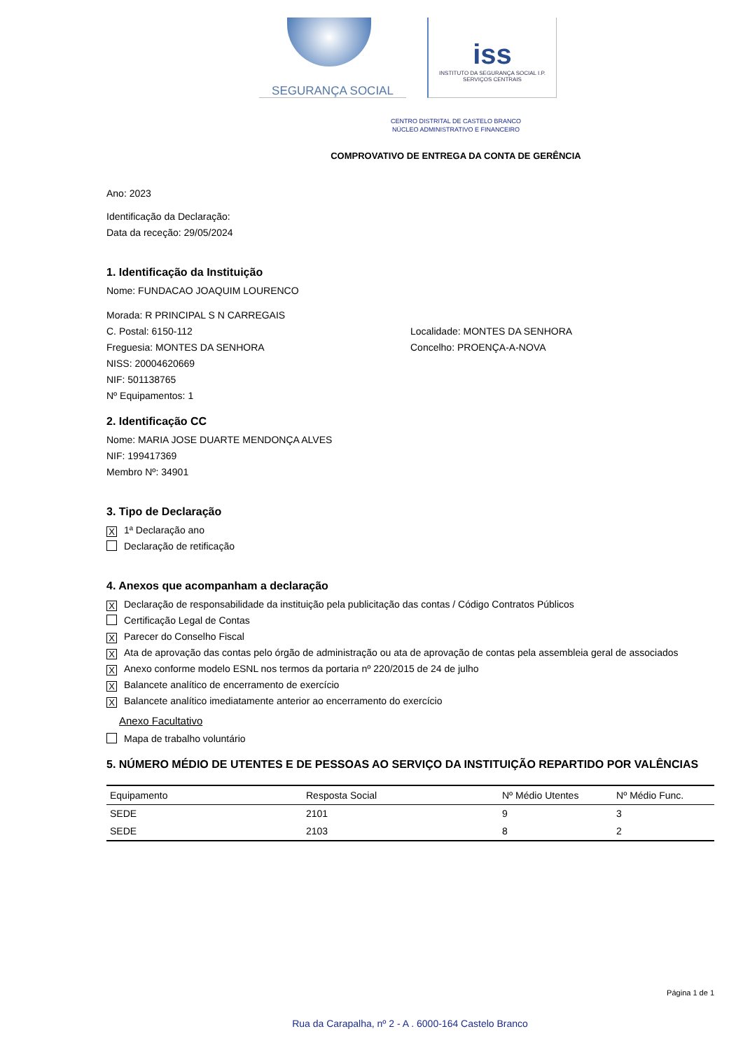SEGURANÇA SOCIAL
iss
INSTITUTO DA SEGURANÇA SOCIAL I.P.
SERVIÇOS CENTRAIS
CENTRO DISTRITAL DE CASTELO BRANCO
NÚCLEO ADMINISTRATIVO E FINANCEIRO
COMPROVATIVO DE ENTREGA DA CONTA DE GERÊNCIA
Ano: 2023
Identificação da Declaração:
Data da receção: 29/05/2024
1. Identificação da Instituição
Nome: FUNDACAO JOAQUIM LOURENCO
Morada: R PRINCIPAL S N CARREGAIS
C. Postal: 6150-112 Localidade: MONTES DA SENHORA
Freguesia: MONTES DA SENHORA Concelho: PROENÇA-A-NOVA
NISS: 20004620669
NIF: 501138765
Nº Equipamentos: 1
2. Identificação CC
Nome: MARIA JOSE DUARTE MENDONÇA ALVES
NIF: 199417369
Membro Nº: 34901
3. Tipo de Declaração
X 1ª Declaração ano
Declaração de retificação
4. Anexos que acompanham a declaração
X Declaração de responsabilidade da instituição pela publicitação das contas / Código Contratos Públicos
Certificação Legal de Contas
X Parecer do Conselho Fiscal
X Ata de aprovação das contas pelo órgão de administração ou ata de aprovação de contas pela assembleia geral de associados
X Anexo conforme modelo ESNL nos termos da portaria nº 220/2015 de 24 de julho
X Balancete analítico de encerramento de exercício
X Balancete analítico imediatamente anterior ao encerramento do exercício
Anexo Facultativo
Mapa de trabalho voluntário
5. NÚMERO MÉDIO DE UTENTES E DE PESSOAS AO SERVIÇO DA INSTITUIÇÃO REPARTIDO POR VALÊNCIAS
| Equipamento | Resposta Social | Nº Médio Utentes | Nº Médio Func. |
| --- | --- | --- | --- |
| SEDE | 2101 | 9 | 3 |
| SEDE | 2103 | 8 | 2 |
Página 1 de 1
Rua da Carapalha, nº 2 - A . 6000-164 Castelo Branco